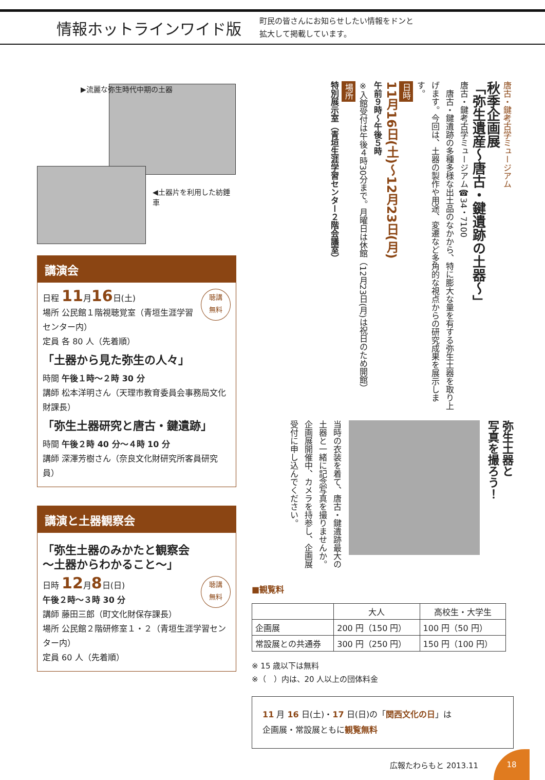情報ホットラインワイド版
町民の皆さんにお知らせしたい情報をドンと
拡大して掲載しています。
▶流麗な弥生時代中期の土器
◀土器片を利用した紡錘車
講演会
聴講
無料
日程 11月16日(土)
場所 公民館１階視聴覚室（青垣生涯学習センター内）
定員 各 80 人（先着順）
「土器から見た弥生の人々」
時間 午後１時～２時 30 分
講師 松本洋明さん（天理市教育委員会事務局文化財課長）
「弥生土器研究と唐古・鍵遺跡」
時間 午後２時 40 分～４時 10 分
講師 深澤芳樹さん（奈良文化財研究所客員研究員）
講演と土器観察会
「弥生土器のみかたと観察会
～土器からわかること～」
聴講
無料
日時 12月8日(日)
午後２時～３時 30 分
講師 藤田三郎（町文化財保存課長）
場所 公民館２階研修室１・２（青垣生涯学習センター内）
定員 60 人（先着順）
唐古・鍵考古学ミュージアム
秋季企画展
「弥生遺産～唐古・鍵遺跡の土器～」
唐古・鍵考古学ミュージアム☎34・7100
　唐古・鍵遺跡の多種多様な出土品のなかから、特に膨大な量を有する弥生土器を取り上げます。今回は、土器の製作や用途、変遷など多角的な視点からの研究成果を展示します。
日時
11月16日(土)～12月23日(月)
午前９時～午後５時
※入館受付は午後４時30分まで。月曜日は休館（12月23日(月)は祝日のため開館）
場所
特別展示室（青垣生涯学習センター２階会議室）
弥生土器と
写真を撮ろう！
当時の衣装を着て、唐古・鍵遺跡最大の土器と一緒に記念写真を撮りませんか。
企画展開催中、カメラを持参し、企画展受付に申し込んでください。
■観覧料
| | 大人 | 高校生・大学生 |
| --- | --- | --- |
| 企画展 | 200 円（150 円） | 100 円（50 円） |
| 常設展との共通券 | 300 円（250 円） | 150 円（100 円） |
※ 15 歳以下は無料
※（　）内は、20 人以上の団体料金
11 月 16 日(土)・17 日(日)の「関西文化の日」は
企画展・常設展ともに観覧無料
広報たわらもと 2013.11
18